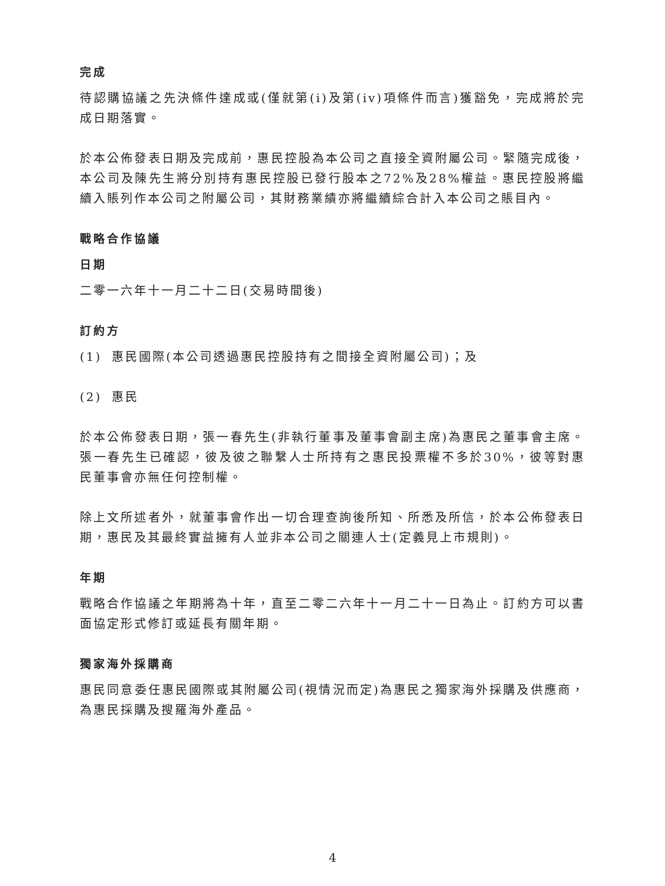完成
待認購協議之先決條件達成或(僅就第(i)及第(iv)項條件而言)獲豁免，完成將於完成日期落實。
於本公佈發表日期及完成前，惠民控股為本公司之直接全資附屬公司。緊隨完成後，本公司及陳先生將分別持有惠民控股已發行股本之72%及28%權益。惠民控股將繼續入賬列作本公司之附屬公司，其財務業績亦將繼續綜合計入本公司之賬目內。
戰略合作協議
日期
二零一六年十一月二十二日(交易時間後)
訂約方
(1) 惠民國際(本公司透過惠民控股持有之間接全資附屬公司)；及
(2) 惠民
於本公佈發表日期，張一春先生(非執行董事及董事會副主席)為惠民之董事會主席。張一春先生已確認，彼及彼之聯繫人士所持有之惠民投票權不多於30%，彼等對惠民董事會亦無任何控制權。
除上文所述者外，就董事會作出一切合理查詢後所知、所悉及所信，於本公佈發表日期，惠民及其最終實益擁有人並非本公司之關連人士(定義見上市規則)。
年期
戰略合作協議之年期將為十年，直至二零二六年十一月二十一日為止。訂約方可以書面協定形式修訂或延長有關年期。
獨家海外採購商
惠民同意委任惠民國際或其附屬公司(視情況而定)為惠民之獨家海外採購及供應商，為惠民採購及搜羅海外產品。
4